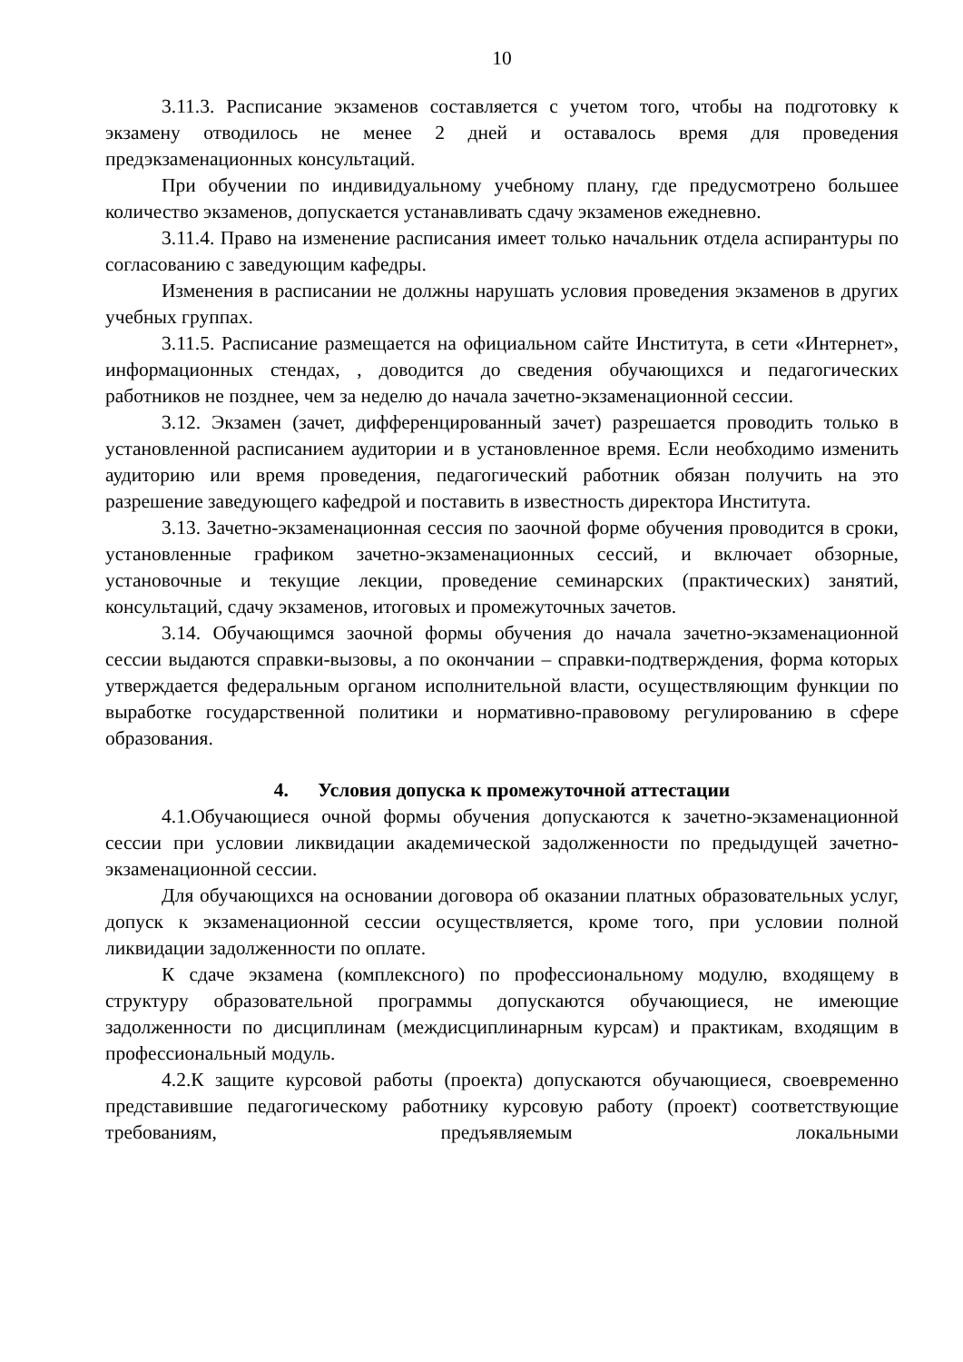10
3.11.3. Расписание экзаменов составляется с учетом того, чтобы на подготовку к экзамену отводилось не менее 2 дней и оставалось время для проведения предэкзаменационных консультаций.
При обучении по индивидуальному учебному плану, где предусмотрено большее количество экзаменов, допускается устанавливать сдачу экзаменов ежедневно.
3.11.4. Право на изменение расписания имеет только начальник отдела аспирантуры по согласованию с заведующим кафедры.
Изменения в расписании не должны нарушать условия проведения экзаменов в других учебных группах.
3.11.5. Расписание размещается на официальном сайте Института, в сети «Интернет», информационных стендах, , доводится до сведения обучающихся и педагогических работников не позднее, чем за неделю до начала зачетно-экзаменационной сессии.
3.12. Экзамен (зачет, дифференцированный зачет) разрешается проводить только в установленной расписанием аудитории и в установленное время. Если необходимо изменить аудиторию или время проведения, педагогический работник обязан получить на это разрешение заведующего кафедрой и поставить в известность директора Института.
3.13. Зачетно-экзаменационная сессия по заочной форме обучения проводится в сроки, установленные графиком зачетно-экзаменационных сессий, и включает обзорные, установочные и текущие лекции, проведение семинарских (практических) занятий, консультаций, сдачу экзаменов, итоговых и промежуточных зачетов.
3.14. Обучающимся заочной формы обучения до начала зачетно-экзаменационной сессии выдаются справки-вызовы, а по окончании – справки-подтверждения, форма которых утверждается федеральным органом исполнительной власти, осуществляющим функции по выработке государственной политики и нормативно-правовому регулированию в сфере образования.
4. Условия допуска к промежуточной аттестации
4.1.Обучающиеся очной формы обучения допускаются к зачетно-экзаменационной сессии при условии ликвидации академической задолженности по предыдущей зачетно-экзаменационной сессии.
Для обучающихся на основании договора об оказании платных образовательных услуг, допуск к экзаменационной сессии осуществляется, кроме того, при условии полной ликвидации задолженности по оплате.
К сдаче экзамена (комплексного) по профессиональному модулю, входящему в структуру образовательной программы допускаются обучающиеся, не имеющие задолженности по дисциплинам (междисциплинарным курсам) и практикам, входящим в профессиональный модуль.
4.2.К защите курсовой работы (проекта) допускаются обучающиеся, своевременно представившие педагогическому работнику курсовую работу (проект) соответствующие требованиям, предъявляемым локальными